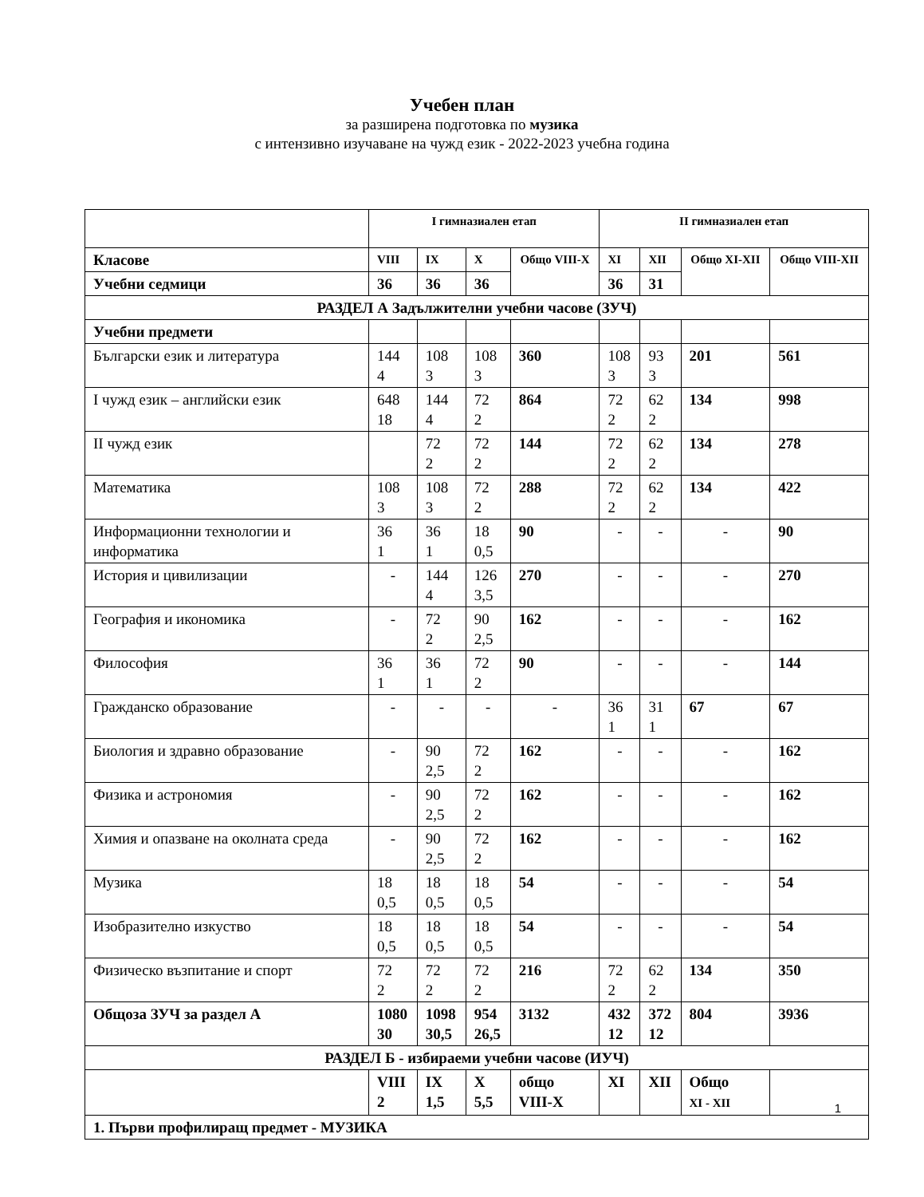Учебен план
за разширена подготовка по музика
с интензивно изучаване на чужд език - 2022-2023 учебна година
| | I гимназиален етап | | | | II гимназиален етап | | | |
| Класове | VIII | IX | X | Общо VIII-X | XI | XII | Общо XI-XII | Общо VIII-XII |
| Учебни седмици | 36 | 36 | 36 | | 36 | 31 | | |
| РАЗДЕЛ А Задължителни учебни часове (ЗУЧ) | | | | | | | | |
| Учебни предмети | | | | | | | | |
| Български език и литература | 144 4 | 108 3 | 108 3 | 360 | 108 3 | 93 3 | 201 | 561 |
| I чужд език – английски език | 648 18 | 144 4 | 72 2 | 864 | 72 2 | 62 2 | 134 | 998 |
| II чужд език | | 72 2 | 72 2 | 144 | 72 2 | 62 2 | 134 | 278 |
| Математика | 108 3 | 108 3 | 72 2 | 288 | 72 2 | 62 2 | 134 | 422 |
| Информационни технологии и информатика | 36 1 | 36 1 | 18 0,5 | 90 | - | - | - | 90 |
| История и цивилизации | - | 144 4 | 126 3,5 | 270 | - | - | - | 270 |
| География и икономика | - | 72 2 | 90 2,5 | 162 | - | - | - | 162 |
| Философия | 36 1 | 36 1 | 72 2 | 90 | - | - | - | 144 |
| Гражданско образование | - | - | - | - | 36 1 | 31 1 | 67 | 67 |
| Биология и здравно образование | - | 90 2,5 | 72 2 | 162 | - | - | - | 162 |
| Физика и астрономия | - | 90 2,5 | 72 2 | 162 | - | - | - | 162 |
| Химия и опазване на околната среда | - | 90 2,5 | 72 2 | 162 | - | - | - | 162 |
| Музика | 18 0,5 | 18 0,5 | 18 0,5 | 54 | - | - | - | 54 |
| Изобразително изкуство | 18 0,5 | 18 0,5 | 18 0,5 | 54 | - | - | - | 54 |
| Физическо възпитание и спорт | 72 2 | 72 2 | 72 2 | 216 | 72 2 | 62 2 | 134 | 350 |
| Общоза ЗУЧ за раздел А | 1080 30 | 1098 30,5 | 954 26,5 | 3132 | 432 12 | 372 12 | 804 | 3936 |
| РАЗДЕЛ Б - избираеми учебни часове (ИУЧ) | | | | | | | | |
| | VIII 2 | IX 1,5 | X 5,5 | общо VIII-X | XI | XII | Общо XI - XII | |
| 1. Първи профилиращ предмет - МУЗИКА | | | | | | | | |
1